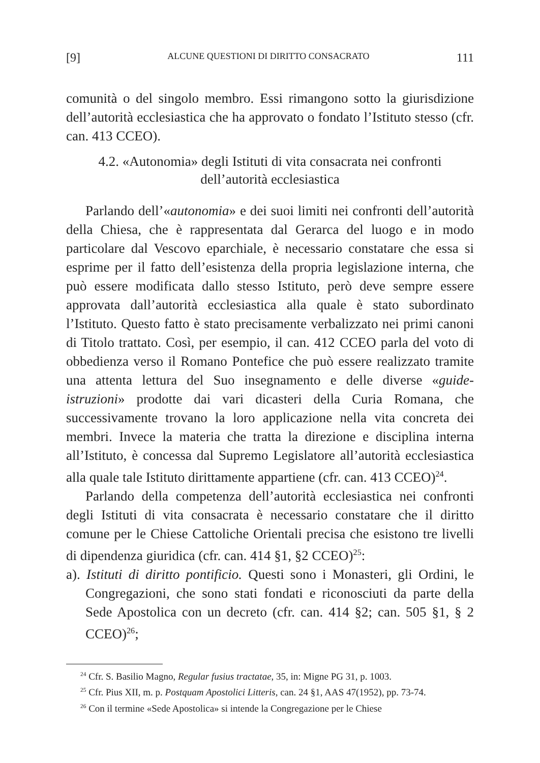[9] ALCUNE QUESTIONI DI DIRITTO CONSACRATO 111
comunità o del singolo membro. Essi rimangono sotto la giurisdizione dell’autorità ecclesiastica che ha approvato o fondato l’Istituto stesso (cfr. can. 413 CCEO).
4.2. «Autonomia» degli Istituti di vita consacrata nei confronti dell’autorità ecclesiastica
Parlando dell’«autonomia» e dei suoi limiti nei confronti dell’autorità della Chiesa, che è rappresentata dal Gerarca del luogo e in modo particolare dal Vescovo eparchiale, è necessario constatare che essa si esprime per il fatto dell’esistenza della propria legislazione interna, che può essere modificata dallo stesso Istituto, però deve sempre essere approvata dall’autorità ecclesiastica alla quale è stato subordinato l’Istituto. Questo fatto è stato precisamente verbalizzato nei primi canoni di Titolo trattato. Così, per esempio, il can. 412 CCEO parla del voto di obbedienza verso il Romano Pontefice che può essere realizzato tramite una attenta lettura del Suo insegnamento e delle diverse «guide-istruzioni» prodotte dai vari dicasteri della Curia Romana, che successivamente trovano la loro applicazione nella vita concreta dei membri. Invece la materia che tratta la direzione e disciplina interna all’Istituto, è concessa dal Supremo Legislatore all’autorità ecclesiastica alla quale tale Istituto dirittamente appartiene (cfr. can. 413 CCEO)<sup>24</sup>.
Parlando della competenza dell’autorità ecclesiastica nei confronti degli Istituti di vita consacrata è necessario constatare che il diritto comune per le Chiese Cattoliche Orientali precisa che esistono tre livelli di dipendenza giuridica (cfr. can. 414 §1, §2 CCEO)<sup>25</sup>:
a). Istituti di diritto pontificio. Questi sono i Monasteri, gli Ordini, le Congregazioni, che sono stati fondati e riconosciuti da parte della Sede Apostolica con un decreto (cfr. can. 414 §2; can. 505 §1, § 2 CCEO)<sup>26</sup>;
<sup>24</sup> Cfr. S. Basilio Magno, Regular fusius tractatae, 35, in: Migne PG 31, p. 1003.
<sup>25</sup> Cfr. Pius XII, m. p. Postquam Apostolici Litteris, can. 24 §1, AAS 47(1952), pp. 73-74.
<sup>26</sup> Con il termine «Sede Apostolica» si intende la Congregazione per le Chiese